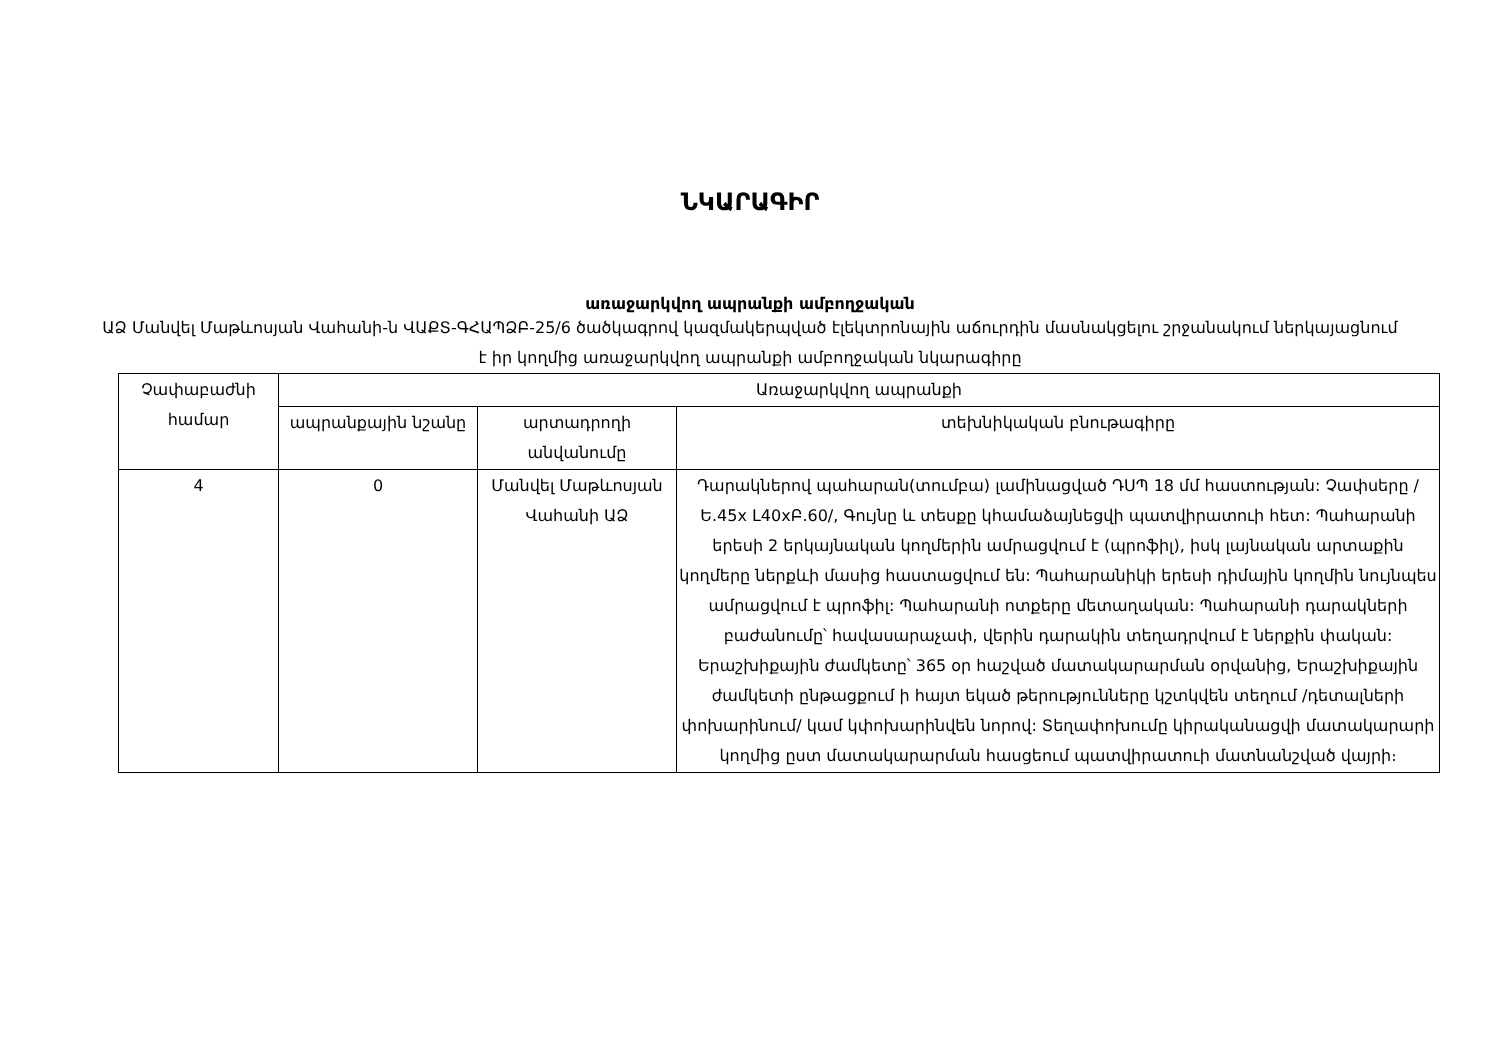ՆԿԱՐԱԳԻՐ
առաջարկվող ապրանքի ամբողջական
ԱՁ Մանվել Մաթևոսյան Վահանի-ն ՎԱՔՏ-ԳՀԱՊՁԲ-25/6 ծածկագրով կազմակերպված էլեկտրոնային աճուրդին մասնակցելու շրջանակում ներկայացնում է իր կողմից առաջարկվող ապրանքի ամբողջական նկարագիրը
| Չափաբաժնի համար | Առաջարկվող ապրանքի | | |
| --- | --- | --- | --- |
| | ապրանքային նշանը | արտադրողի անվանումը | տեխնիկական բնութագիրը |
| 4 | 0 | Մանվել Մաթևոսյան Վահանի ԱՁ | Դարակներով պահարան(տումբա) լամինացված ԴՍՊ 18 մմ հաստության: Չափսերը /Ե.45x L40xԲ.60/, Գույնը և տեսքը կհամաձայնեցվի պատվիրատուի հետ: Պահարանի երեսի 2 երկայնական կողմերին ամրացվում է (պրոֆիլ), իսկ լայնական արտաքին կողմերը ներքևի մասից հաստացվում են: Պահարանիկի երեսի դիմային կողմին նույնպես ամրացվում է պրոֆիլ: Պահարանի ոտքերը մետաղական: Պահարանի դարակների բաժանումը՝ հավասարաչափ, վերին դարակին տեղադրվում է ներքին փական: Երաշխիքային ժամկետը՝ 365 օր հաշված մատակարարման օրվանից, Երաշխիքային ժամկետի ընթացքում ի հայտ եկած թերությունները կշտկվեն տեղում /դետալների փոխարինում/ կամ կփոխարինվեն նորով: Տեղափոխումը կիրականացվի մատակարարի կողմից ըստ մատակարարման հասցեում պատվիրատուի մատնանշված վայրի։ |